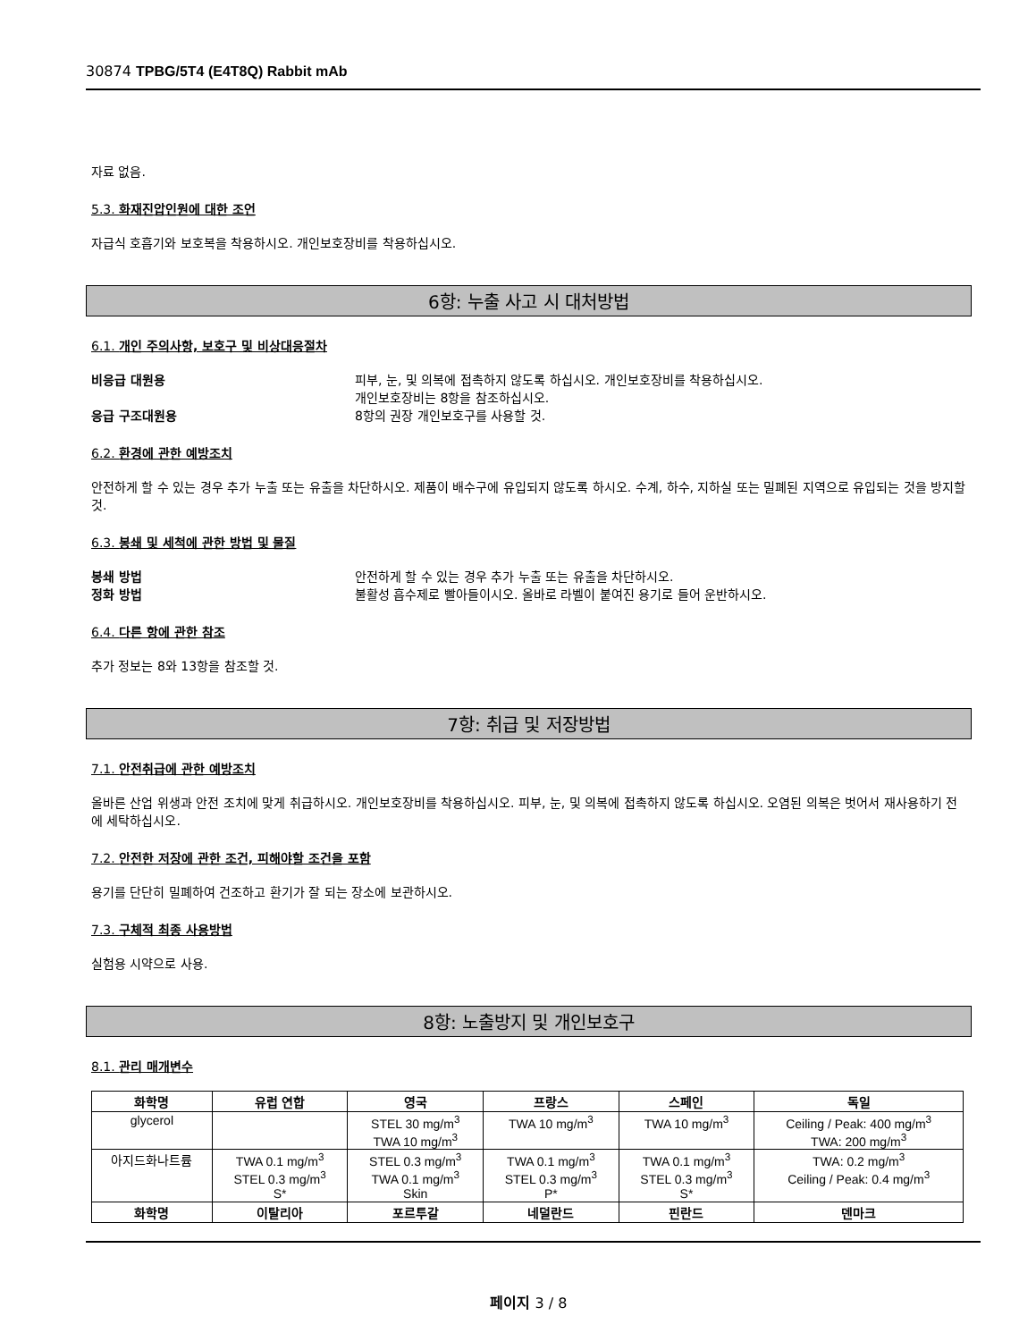30874 TPBG/5T4 (E4T8Q) Rabbit mAb
자료 없음.
5.3. 화재진압인원에 대한 조언
자급식 호흡기와 보호복을 착용하시오. 개인보호장비를 착용하십시오.
6항: 누출 사고 시 대처방법
6.1. 개인 주의사항, 보호구 및 비상대응절차
비응급 대원용 피부, 눈, 및 의복에 접촉하지 않도록 하십시오. 개인보호장비를 착용하십시오.
개인보호장비는 8항을 참조하십시오.
응급 구조대원용 8항의 권장 개인보호구를 사용할 것.
6.2. 환경에 관한 예방조치
안전하게 할 수 있는 경우 추가 누출 또는 유출을 차단하시오. 제품이 배수구에 유입되지 않도록 하시오. 수계, 하수, 지하실 또는 밀폐된 지역으로 유입되는 것을 방지할 것.
6.3. 봉쇄 및 세척에 관한 방법 및 물질
봉쇄 방법 안전하게 할 수 있는 경우 추가 누출 또는 유출을 차단하시오.
정화 방법 불활성 흡수제로 빨아들이시오. 올바로 라벨이 붙여진 용기로 들어 운반하시오.
6.4. 다른 항에 관한 참조
추가 정보는 8와 13항을 참조할 것.
7항: 취급 및 저장방법
7.1. 안전취급에 관한 예방조치
올바른 산업 위생과 안전 조치에 맞게 취급하시오. 개인보호장비를 착용하십시오. 피부, 눈, 및 의복에 접촉하지 않도록 하십시오. 오염된 의복은 벗어서 재사용하기 전에 세탁하십시오.
7.2. 안전한 저장에 관한 조건, 피해야할 조건을 포함
용기를 단단히 밀폐하여 건조하고 환기가 잘 되는 장소에 보관하시오.
7.3. 구체적 최종 사용방법
실험용 시약으로 사용.
8항: 노출방지 및 개인보호구
8.1. 관리 매개변수
| 화학명 | 유럽 연합 | 영국 | 프랑스 | 스페인 | 독일 |
| --- | --- | --- | --- | --- | --- |
| glycerol | | STEL 30 mg/m<sup>3</sup> TWA 10 mg/m<sup>3</sup> | TWA 10 mg/m<sup>3</sup> | TWA 10 mg/m<sup>3</sup> | Ceiling / Peak: 400 mg/m<sup>3</sup> TWA: 200 mg/m<sup>3</sup> |
| 아지드화나트륨 | TWA 0.1 mg/m<sup>3</sup> STEL 0.3 mg/m<sup>3</sup> S* | STEL 0.3 mg/m<sup>3</sup> TWA 0.1 mg/m<sup>3</sup> Skin | TWA 0.1 mg/m<sup>3</sup> STEL 0.3 mg/m<sup>3</sup> P* | TWA 0.1 mg/m<sup>3</sup> STEL 0.3 mg/m<sup>3</sup> S* | TWA: 0.2 mg/m<sup>3</sup> Ceiling / Peak: 0.4 mg/m<sup>3</sup> |
| 화학명 | 이탈리아 | 포르투갈 | 네덜란드 | 핀란드 | 덴마크 |
페이지 3 / 8